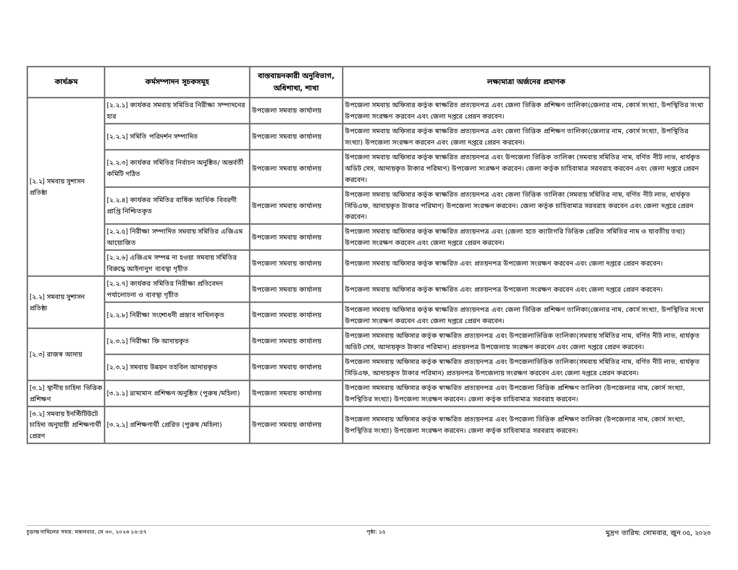| কার্যক্রম | কর্মসম্পাদন সূচকসমূহ | বাস্তবায়নকারী অনুবিভাগ, অধিশাখা, শাখা | লক্ষ্যমাত্রা অর্জনের প্রমাণক |
| --- | --- | --- | --- |
| [২.২] সমবায় সুশাসন প্রতিষ্ঠা | [২.২.১] কার্যকর সমবায় সমিতির নিরীক্ষা সম্পাদনের হার | উপজেলা সমবায় কার্যালয় | উপজেলা সমবায় অফিসার কর্তৃক স্বাক্ষরিত প্রত্যয়নপত্র এবং জেলা ভিত্তিক প্রশিক্ষণ তালিকা(জেলার নাম, কোর্স সংখ্যা, উপস্থিতির সংখা উপজেলা সংরক্ষণ করবেন এবং জেলা দপ্তরে প্রেরন করবেন। |
| | [২.২.২] সমিতি পরিদর্শন সম্পাদিত | উপজেলা সমবায় কার্যালয় | উপজেলা সমবায় অফিসার কর্তৃক স্বাক্ষরিত প্রত্যয়নপত্র এবং জেলা ভিত্তিক প্রশিক্ষণ তালিকা(জেলার নাম, কোর্স সংখ্যা, উপস্থিতির সংখ্যা) উপজেলা সংরক্ষণ করবেন এবং জেলা দপ্তরে প্রেরন করবেন। |
| | [২.২.৩] কার্যকর সমিতির নির্বাচন অনুষ্ঠিত/ অন্তর্বর্তী কমিটি গঠিত | উপজেলা সমবায় কার্যালয় | উপজেলা সমবায় অফিসার কর্তৃক স্বাক্ষরিত প্রত্যয়নপত্র এবং উপজেলা ভিত্তিক তালিকা (সমবায় সমিতির নাম, বর্ণিত নীট লাভ, ধার্যকৃত অডিট সেস, আদায়কৃত টাকার পরিমাণ) উপজেলা সংরক্ষণ করবেন। জেলা কর্তৃক চাহিবামাত্র সরবরাহ করবেন এবং জেলা দপ্তরে প্রেরন করবেন। |
| | [২.২.৪] কার্যকর সমিতির বার্ষিক আর্থিক বিবরণী প্রাপ্তি নিশ্চিতকৃত | উপজেলা সমবায় কার্যালয় | উপজেলা সমবায় অফিসার কর্তৃক স্বাক্ষরিত প্রত্যয়নপত্র এবং জেলা ভিত্তিক তালিকা (সমবায় সমিতির নাম, বর্ণিত নীট লাভ, ধার্যকৃত সিডিএফ, আদায়কৃত টাকার পরিমাণ) উপজেলা সংরক্ষণ করবেন। জেলা কর্তৃক চাহিবামাত্র সরবরাহ করবেন এবং জেলা দপ্তরে প্রেরন করবেন। |
| | [২.২.৫] নিরীক্ষা সম্পাদিত সমবায় সমিতির এজিএম আয়োজিত | উপজেলা সমবায় কার্যালয় | উপজেলা সমবায় অফিসার কর্তৃক স্বাক্ষরিত প্রত্যয়নপত্র এবং (জেলা হতে ক্যাটাগরি ভিত্তিক প্রেরিত সমিতির নাম ও যাবতীয় তথ্য) উপজেলা সংরক্ষণ করবেন এবং জেলা দপ্তরে প্রেরন করবেন। |
| | [২.২.৬] এজিএম সম্পন্ন না হওয়া সমবায় সমিতির বিরুদ্ধে আইনানুগ ব্যবস্থা গৃহীত | উপজেলা সমবায় কার্যালয় | উপজেলা সমবায় অফিসার কর্তৃক স্বাক্ষরিত এবং প্রতয়নপত্র উপজেলা সংরক্ষণ করবেন এবং জেলা দপ্তরে প্রেরন করবেন। |
| [২.২] সমবায় সুশাসন প্রতিষ্ঠা | [২.২.৭] কার্যকর সমিতির নিরীক্ষা প্রতিবেদন পর্যালোচনা ও ব্যবস্থা গৃহীত | উপজেলা সমবায় কার্যালয় | উপজেলা সমবায় অফিসার কর্তৃক স্বাক্ষরিত এবং প্রতয়নপত্র উপজেলা সংরক্ষণ করবেন এবং জেলা দপ্তরে প্রেরন করবেন। |
| | [২.২.৮] নিরীক্ষা সংশোধনী প্রস্তাব দাখিলকৃত | উপজেলা সমবায় কার্যালয় | উপজেলা সমবায় অফিসার কর্তৃক স্বাক্ষরিত প্রত্যয়নপত্র এবং জেলা ভিত্তিক প্রশিক্ষণ তালিকা(জেলার নাম, কোর্স সংখ্যা, উপস্থিতির সংখা উপজেলা সংরক্ষণ করবেন এবং জেলা দপ্তরে প্রেরন করবেন। |
| [২.৩] রাজস্ব আদায় | [২.৩.১] নিরীক্ষা ফি আদায়কৃত | উপজেলা সমবায় কার্যালয় | উপজেলা সমসবায় অফিসার কর্তৃক স্বাক্ষরিত প্রত্যয়নপত্র এবং উপজেলাভিত্তিক তালিকা(সমবায় সমিতির নাম, বর্ণিত নীট লাভ, ধার্যকৃত অডিট সেস, আদায়কৃত টাকার পরিমান) প্রতয়নপত্র উপজেলায় সংরক্ষণ করবেন এবং জেলা দপ্তরে প্রেরন করবেন। |
| | [২.৩.২] সমবায় উন্নয়ন তহবিল আদায়কৃত | উপজেলা সমবায় কার্যালয় | উপজেলা সমসবায় অফিসার কর্তৃক স্বাক্ষরিত প্রত্যয়নপত্র এবং উপজেলাভিত্তিক তালিকা(সমবায় সমিতির নাম, বর্ণিত নীট লাভ, ধার্যকৃত সিডিএফ, আদায়কৃত টাকার পরিমান) প্রতয়নপত্র উপজেলায় সংরক্ষণ করবেন এবং জেলা দপ্তরে প্রেরন করবেন। |
| [৩.১] স্থানীয় চাহিদা ভিত্তিক প্রশিক্ষণ | [৩.১.১] ভ্রাম্যমান প্রশিক্ষণ অনুষ্ঠিত (পুরুষ /মহিলা) | উপজেলা সমবায় কার্যালয় | উপজেলা সমসবায় অফিসার কর্তৃক স্বাক্ষরিত প্রত্যয়নপত্র এবং উপজেলা ভিত্তিক প্রশিক্ষণ তালিকা (উপজেলার নাম, কোর্স সংখ্যা, উপস্থিতির সংখ্যা) উপজেলা সংরক্ষণ করবেন। জেলা কর্তৃক চাহিবামাত্র সরবরাহ করবেন। |
| [৩.২] সমবায় ইনস্টিটিউটে চাহিদা অনুযায়ী প্রশিক্ষণার্থী প্রেরণ | [৩.২.১] প্রশিক্ষণার্থী প্রেরিত (পুরুষ /মহিলা) | উপজেলা সমবায় কার্যালয় | উপজেলা সমসবায় অফিসার কর্তৃক স্বাক্ষরিত প্রত্যয়নপত্র এবং উপজেলা ভিত্তিক প্রশিক্ষণ তালিকা (উপজেলার নাম, কোর্স সংখ্যা, উপস্থিতির সংখ্যা) উপজেলা সংরক্ষণ করবেন। জেলা কর্তৃক চাহিবামাত্র সরবরাহ করবেন। |
চূড়ান্ত দাখিলের সময়: মঙ্গলবার, মে ৩০, ২০২৩ ১৬:৫৭ পৃষ্ঠা: ১৫ মুদ্রণ তারিখ: সোমবার, জুন ০৫, ২০২৩